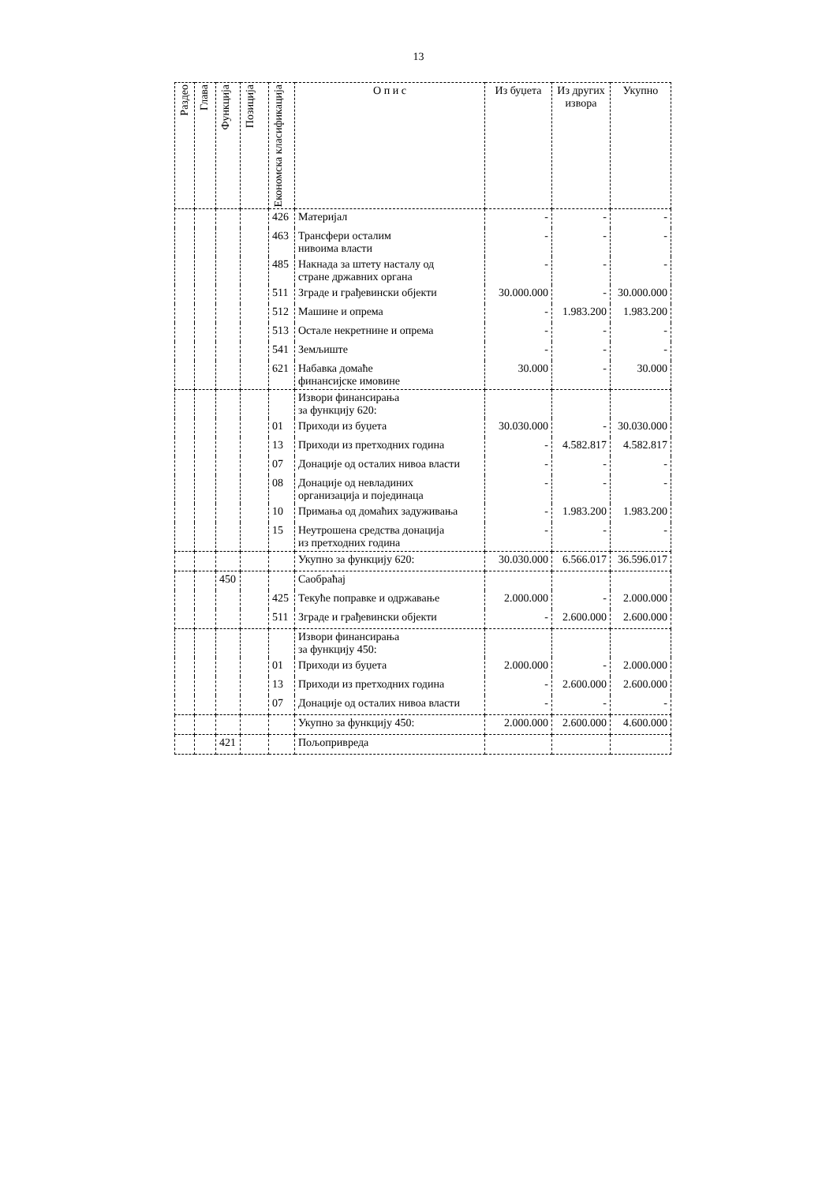13
| Раздео | Глава | Функција | Позиција | Економска класификација | О п и с | Из буџета | Из других извора | Укупно |
| --- | --- | --- | --- | --- | --- | --- | --- | --- |
| | | | | 426 | Материјал | - | - | - |
| | | | | 463 | Трансфери осталим нивоима власти | - | - | - |
| | | | | 485 | Накнада за штету насталу од стране државних органа | - | - | - |
| | | | | 511 | Зграде и грађевински објекти | 30.000.000 | - | 30.000.000 |
| | | | | 512 | Машине и опрема | - | 1.983.200 | 1.983.200 |
| | | | | 513 | Остале некретнине и опрема | - | - | - |
| | | | | 541 | Земљиште | - | - | - |
| | | | | 621 | Набавка домаће финансијске имовине | 30.000 | - | 30.000 |
| | | | | | Извори финансирања за функцију 620: | | | |
| | | | | 01 | Приходи из буџета | 30.030.000 | - | 30.030.000 |
| | | | | 13 | Приходи из претходних година | - | 4.582.817 | 4.582.817 |
| | | | | 07 | Донације од осталих нивоа власти | - | - | - |
| | | | | 08 | Донације од невладиних организација и појединаца | - | - | - |
| | | | | 10 | Примања од домаћих задуживања | - | 1.983.200 | 1.983.200 |
| | | | | 15 | Неутрошена средства донација из претходних година | - | - | - |
| | | | | | Укупно за функцију 620: | 30.030.000 | 6.566.017 | 36.596.017 |
| | | 450 | | | Саобраћај | | | |
| | | | | 425 | Текуће поправке и одржавање | 2.000.000 | - | 2.000.000 |
| | | | | 511 | Зграде и грађевински објекти | - | 2.600.000 | 2.600.000 |
| | | | | | Извори финансирања за функцију 450: | | | |
| | | | | 01 | Приходи из буџета | 2.000.000 | - | 2.000.000 |
| | | | | 13 | Приходи из претходних година | - | 2.600.000 | 2.600.000 |
| | | | | 07 | Донације од осталих нивоа власти | - | - | - |
| | | | | | Укупно за функцију 450: | 2.000.000 | 2.600.000 | 4.600.000 |
| | | 421 | | | Пољопривреда | | | |